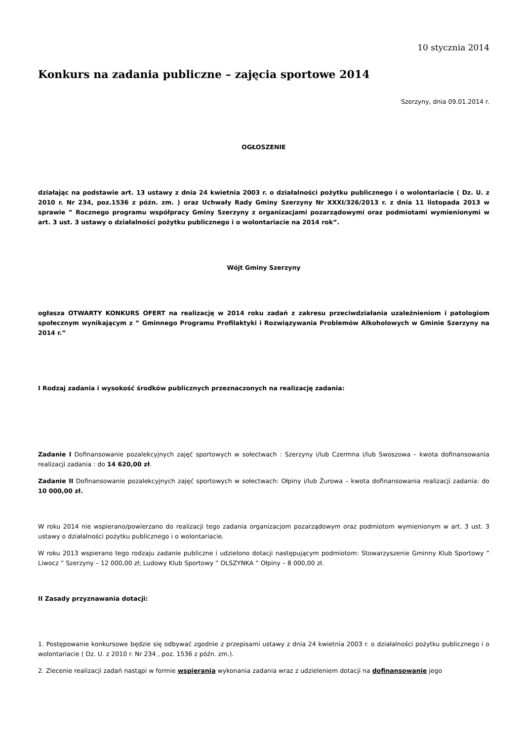10 stycznia 2014
Konkurs na zadania publiczne – zajęcia sportowe 2014
Szerzyny, dnia 09.01.2014 r.
OGŁOSZENIE
działając na podstawie art. 13 ustawy z dnia 24 kwietnia 2003 r. o działalności pożytku publicznego i o wolontariacie ( Dz. U. z 2010 r. Nr 234, poz.1536 z późn. zm. ) oraz Uchwały Rady Gminy Szerzyny Nr XXXI/326/2013 r. z dnia 11 listopada 2013 w sprawie ” Rocznego programu współpracy Gminy Szerzyny z organizacjami pozarządowymi oraz podmiotami wymienionymi w art. 3 ust. 3 ustawy o działalności pożytku publicznego i o wolontariacie na 2014 rok”.
Wójt Gminy Szerzyny
ogłasza OTWARTY KONKURS OFERT na realizację w 2014 roku zadań z zakresu przeciwdziałania uzależnieniom i patologiom społecznym wynikającym z ” Gminnego Programu Profilaktyki i Rozwiązywania Problemów Alkoholowych w Gminie Szerzyny na 2014 r.”
I Rodzaj zadania i wysokość środków publicznych przeznaczonych na realizację zadania:
Zadanie I Dofinansowanie pozalekcyjnych zajęć sportowych w sołectwach : Szerzyny i/lub Czermna i/lub Swoszowa – kwota dofinansowania realizacji zadania : do 14 620,00 zł.
Zadanie II Dofinansowanie pozalekcyjnych zajęć sportowych w sołectwach: Ołpiny i/lub Żurowa – kwota dofinansowania realizacji zadania: do 10 000,00 zł.
W roku 2014 nie wspierano/powierzano do realizacji tego zadania organizacjom pozarządowym oraz podmiotom wymienionym w art. 3 ust. 3 ustawy o działalności pożytku publicznego i o wolontariacie.
W roku 2013 wspierano tego rodzaju zadanie publiczne i udzielono dotacji następującym podmiotom: Stowarzyszenie Gminny Klub Sportowy ” Liwocz ” Szerzyny – 12 000,00 zł; Ludowy Klub Sportowy ” OLSZYNKA ” Ołpiny – 8 000,00 zł.
II Zasady przyznawania dotacji:
1. Postępowanie konkursowe będzie się odbywać zgodnie z przepisami ustawy z dnia 24 kwietnia 2003 r. o działalności pożytku publicznego i o wolontariacie ( Dz. U. z 2010 r. Nr 234 , poz. 1536 z późn. zm.).
2. Zlecenie realizacji zadań nastąpi w formie wspierania wykonania zadania wraz z udzieleniem dotacji na dofinansowanie jego